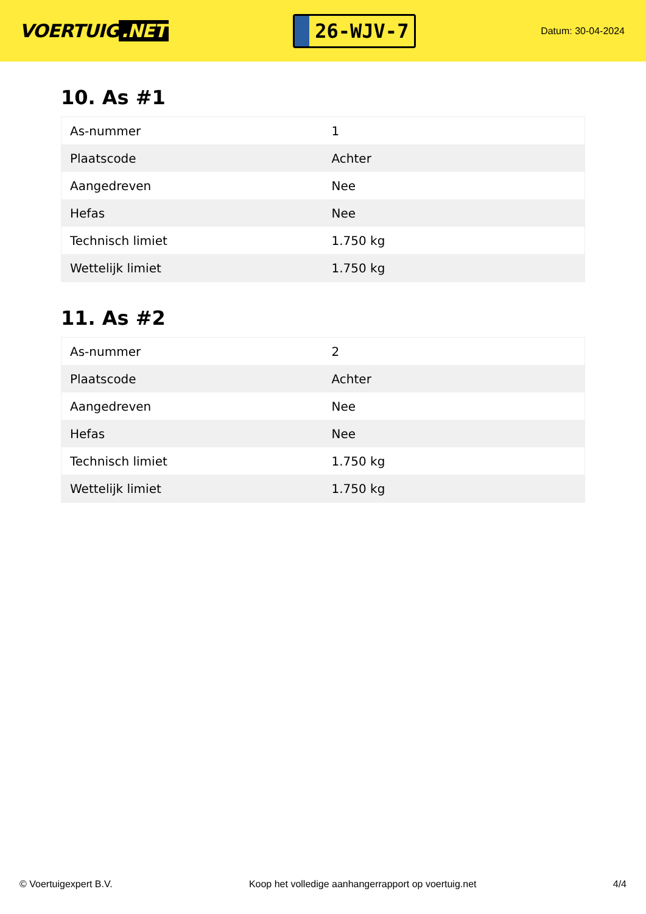VOERTUIG.NET
26-WJV-7
Datum: 30-04-2024
10. As #1
| As-nummer | 1 |
| Plaatscode | Achter |
| Aangedreven | Nee |
| Hefas | Nee |
| Technisch limiet | 1.750 kg |
| Wettelijk limiet | 1.750 kg |
11. As #2
| As-nummer | 2 |
| Plaatscode | Achter |
| Aangedreven | Nee |
| Hefas | Nee |
| Technisch limiet | 1.750 kg |
| Wettelijk limiet | 1.750 kg |
© Voertuigexpert B.V. Koop het volledige aanhangerrapport op voertuig.net 4/4